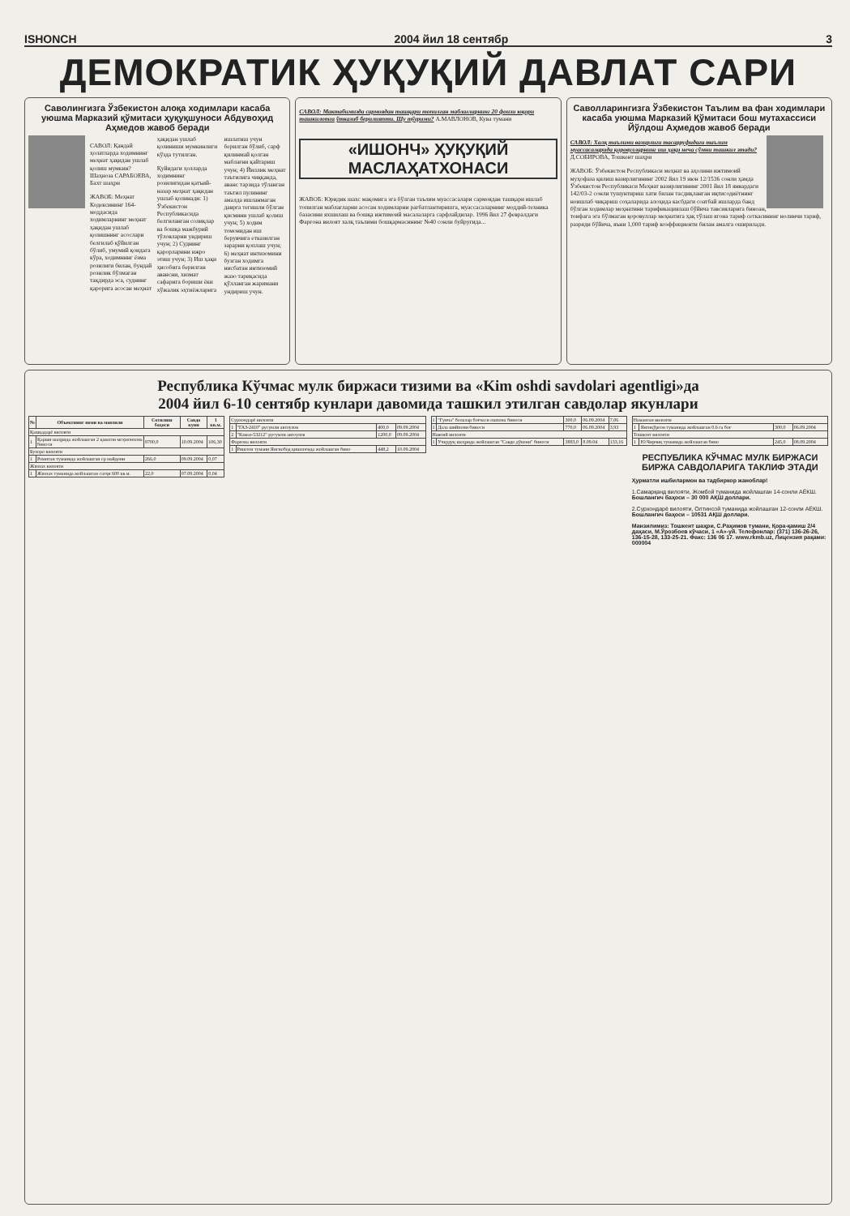ISHONCH 2004 йил 18 сентябр 3
ДЕМОКРАТИК ҲУҚУҚИЙ ДАВЛАТ САРИ
Саволингизга Ўзбекистон алоқа ходимлари касаба уюшма Марказий қўмитаси ҳуқуқшуноси Абдувоҳид Аҳмедов жавоб беради
САВОЛ: Қандай ҳолатларда ходимнинг меҳнат ҳақидан ушлаб қолиш мумкин? Шаҳноза САРАБОЕВА, Бахт шаҳри
ЖАВОБ: Меҳнат Кодексининг 164-моддасида ходимларнинг меҳнат ҳақидан ушлаб қолишнинг асослари белгилаб қўйилган бўлиб, умумий қоидага кўра, ходимнинг ёзма розилиги билан, бундай розилик бўлмаган тақдирда эса, суднинг қарорига асосан меҳнат ҳақидан ушлаб қолиниши мумкинлиги кўзда тутилган.
Қуйидаги ҳолларда ходимнинг розилигидан қатъий-назар меҳнат ҳақидан ушлаб қолинади: 1) Ўзбекистон Республикасида белгиланган солиқлар ва бошқа мажбурий тўловларни ундириш учун; 2) Суднинг қарорларини ижро этиш учун; 3) Иш ҳақи ҳисобига берилган авансни, хизмат сафарига бориши ёки хўжалик эҳтиёжларига ишлатиш учун берилган бўлиб, сарф қилинмай қолган маблағни қайтариш учун; 4) Йиллик меҳнат таътилига чиққанда, аванс тарзида тўланган таътил пулининг амалда ишланмаган даврга тегишли бўлган қисмини ушлаб қолиш учун; 5) ходим томонидан иш берувчига етказилган зарарни қоплаш учун; 6) меҳнат интизомини бузган ходимга нисбатан интизомий жазо тариқасида қўлланган жаримани ундириш учун.
САВОЛ: Мактабимизда сармоядан ташқари топилган маблағларнинг 20 фоизи юқори ташкилотга ўтказиб берилияпти. Шу тўғрими? А.МАВЛОНОВ, Кува тумани
«ИШОНЧ» ҲУҚУҚИЙ МАСЛАҲАТХОНАСИ
ЖАВОБ: Юридик шахс мақомига эга бўлган таълим муассасалари сармоядан ташқари ишлаб топилган маблағларни асосан ходимларни рағбатлантиришга, муассасаларнинг моддий-техника базасини яхшилаш ва бошқа ижтимоий масалаларга сарфлайдилар. 1996 йил 27 февралдаги Фарғона вилоят халқ таълими бошқармасининг №40 сонли буйруғида...
Саволларингизга Ўзбекистон Таълим ва фан ходимлари касаба уюшма Марказий Қўмитаси бош мутахассиси Йўлдош Аҳмедов жавоб беради
САВОЛ: Халқ таълими вазирлиги тасарруфидаги таълим муассасаларида қоровулларнинг иш ҳақи неча сўмни ташкил этади? Д.СОБИРОВА, Тошкент шаҳри
ЖАВОБ: Ўзбекистон Республикаси меҳнат ва аҳолини ижтимоий муҳофаза қилиш вазирлигининг 2002 йил 19 июн 12/1536 сонли ҳамда Ўзбекистон Республикаси Меҳнат вазирлигининг 2001 йил 18 январдаги 142/03-2 сонли тушунтириш хати билан тасдиқланган иқтисодиётнинг ноишлаб чиқариш соҳаларида алоҳида касбдаги соатбай ишларда банд бўлган ходимлар меҳнатини тарифика­циялаш бўйича тавсияларига биноан, тоифага эга бўлмаган қоровуллар меҳнатига ҳақ тўлаш ягона тариф сеткасининг нолинчи тариф, разряди бўйича, яъни 1,000 тариф коэффициенти билан амалга оширилади.
Республика Кўчмас мулк биржаси тизими ва «Kim oshdi savdolari agentligi»да
2004 йил 6-10 сентябр кунлари давомида ташкил этилган савдолар якунлари
| № | Объектнинг номи ва манзили | Сотилиш баҳоси | Савдо куни | 1 кв.м. |
| --- | --- | --- | --- | --- |
| Қашқадарё вилояти | | | | |
| 1 | Қарши шаҳрида жойлашган 2 қаватли меҳмонхона биноси | 8700,0 | 10.09.2004 | 106,30 |
| Бухоро вилояти | | | | |
| 1 | Ромитан туманида жойлашган ер майдони | 266,0 | 09.09.2004 | 0,07 |
| Жиззах вилояти | | | | |
| 1 | Жиззах туманида жойлашган сатҳи 600 кв.м. | 22,0 | 07.09.2004 | 0,04 |
| Сурхондарё вилояти | | | |
| 1 | "ГАЗ-2410" русумли автоулов | 400,0 | 09.09.2004 |
| 2 | "Камаз-53212" русумли автоулов | 1200,0 | 09.09.2004 |
| Фарғона вилояти | | | |
| 1 | Риштон тумани Янгиобод қишлоғида жойлашган бино | 448,2 | 10.09.2004 |
| 1 | "Гунча" болалар боғчаси ошхона биноси | 300,0 | 06.09.2004 | 7,06 |
| 1 | Дала шийпони биноси | 770,0 | 06.09.2004 | 3,93 |
| Навоий вилояти | | | | |
| 1 | Учқудуқ шаҳрида жойлашган "Савдо дўкони" биноси | 3883,0 | 8.09.04 | 133,16 |
| Наманган вилояти | | | |
| 1 | Янгиқўрғон туманида жойлашган 0,6 га боғ | 300,0 | 06.09.2004 |
| Тошкент вилояти | | | |
| 1 | Ю.Чирчиқ туманида жойлашган бино | 245,0 | 08.09.2004 |
РЕСПУБЛИКА КЎЧМАС МУЛК БИРЖАСИ БИРЖА САВДОЛАРИГА ТАКЛИФ ЭТАДИ
Ҳурматли ишбилармон ва тадбиркор жаноблар!
1.Самарқанд вилояти, Жомбой туманида жойлашган 14-сонли АЁКШ. Бошланғич баҳоси – 30 000 АҚШ доллари.
2.Сурхондарё вилояти, Олтинсой туманида жойлашган 12-сонли АЁКШ. Бошланғич баҳоси – 10531 АҚШ доллари.
Манзилимиз: Тошкент шаҳри, С.Раҳимов тумани, Қора-қамиш 2/4 даҳаси, М.Ўрозбоев кўчаси, 1 «А»-уй. Телефонлар: (371) 136-26-26, 136-15-28, 133-25-21. Факс: 136 06 17. www.rkmb.uz, Лицензия рақами: 000004